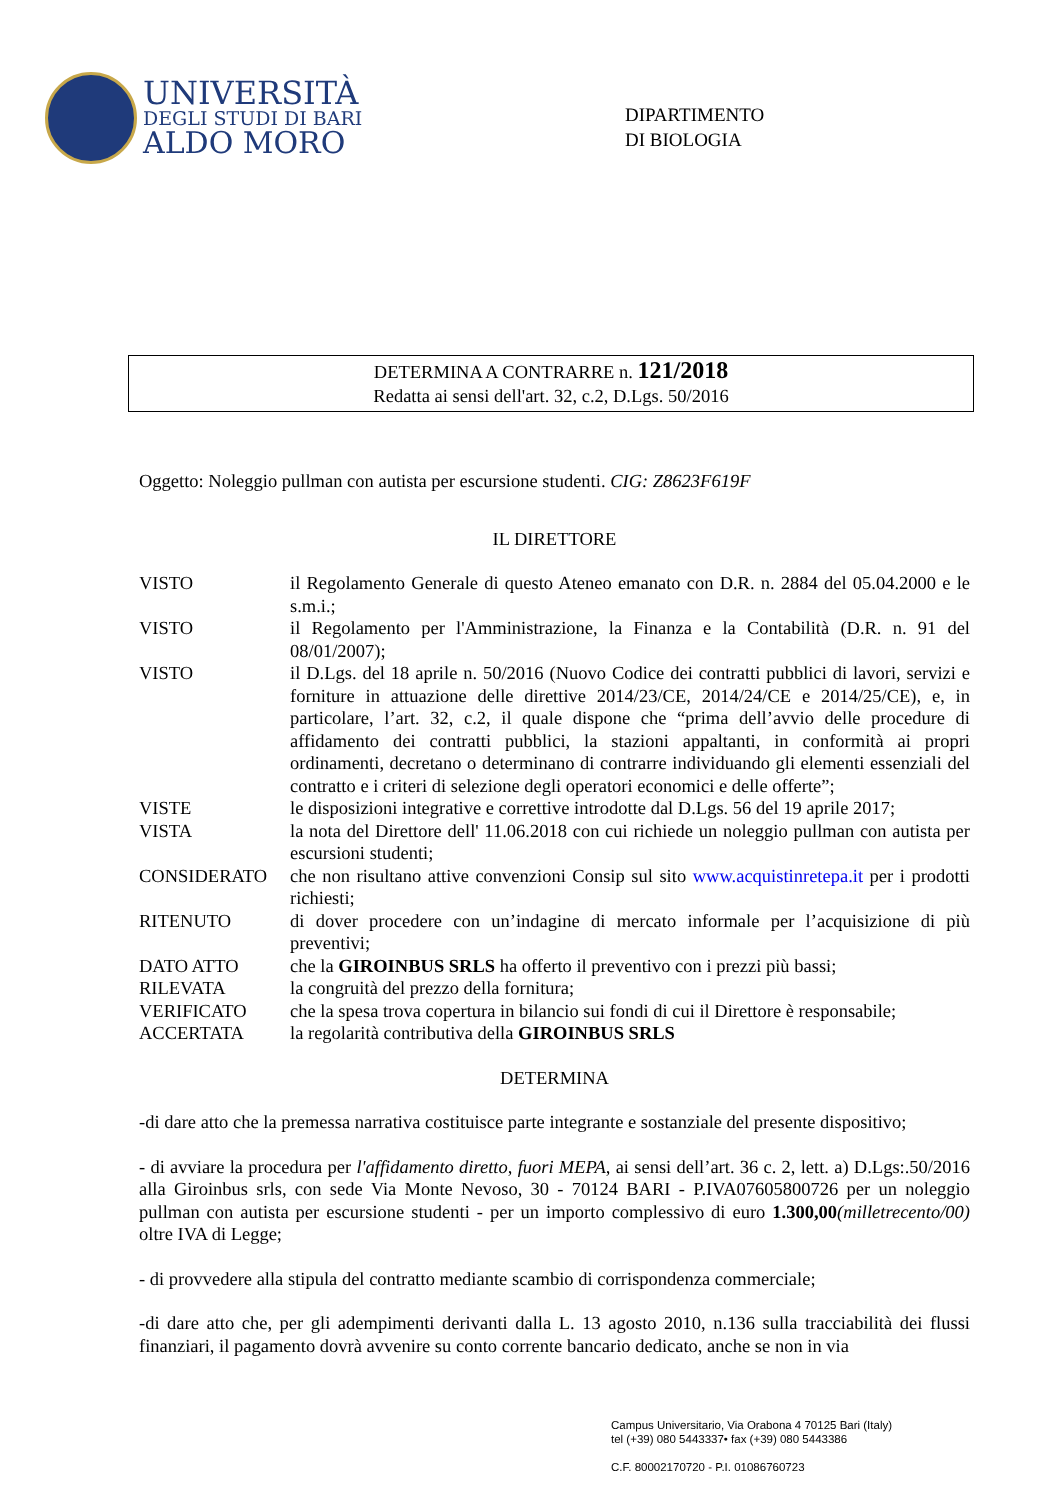UNIVERSITÀ
DEGLI STUDI DI BARI
ALDO MORO
DIPARTIMENTO
DI BIOLOGIA
DETERMINA A CONTRARRE n. 121/2018
Redatta ai sensi dell'art. 32, c.2, D.Lgs. 50/2016
Oggetto: Noleggio pullman con autista per escursione studenti. CIG: Z8623F619F
IL DIRETTORE
VISTO il Regolamento Generale di questo Ateneo emanato con D.R. n. 2884 del 05.04.2000 e le s.m.i.;
VISTO il Regolamento per l'Amministrazione, la Finanza e la Contabilità (D.R. n. 91 del 08/01/2007);
VISTO il D.Lgs. del 18 aprile n. 50/2016 (Nuovo Codice dei contratti pubblici di lavori, servizi e forniture in attuazione delle direttive 2014/23/CE, 2014/24/CE e 2014/25/CE), e, in particolare, l’art. 32, c.2, il quale dispone che “prima dell’avvio delle procedure di affidamento dei contratti pubblici, la stazioni appaltanti, in conformità ai propri ordinamenti, decretano o determinano di contrarre individuando gli elementi essenziali del contratto e i criteri di selezione degli operatori economici e delle offerte”;
VISTE le disposizioni integrative e correttive introdotte dal D.Lgs. 56 del 19 aprile 2017;
VISTA la nota del Direttore dell' 11.06.2018 con cui richiede un noleggio pullman con autista per escursioni studenti;
CONSIDERATO che non risultano attive convenzioni Consip sul sito www.acquistinretepa.it per i prodotti richiesti;
RITENUTO di dover procedere con un’indagine di mercato informale per l’acquisizione di più preventivi;
DATO ATTO che la GIROINBUS SRLS ha offerto il preventivo con i prezzi più bassi;
RILEVATA la congruità del prezzo della fornitura;
VERIFICATO che la spesa trova copertura in bilancio sui fondi di cui il Direttore è responsabile;
ACCERTATA la regolarità contributiva della GIROINBUS SRLS
DETERMINA
-di dare atto che la premessa narrativa costituisce parte integrante e sostanziale del presente dispositivo;
- di avviare la procedura per l'affidamento diretto, fuori MEPA, ai sensi dell’art. 36 c. 2, lett. a) D.Lgs:.50/2016 alla Giroinbus srls, con sede Via Monte Nevoso, 30 - 70124 BARI - P.IVA07605800726 per un noleggio pullman con autista per escursione studenti - per un importo complessivo di euro 1.300,00(milletrecento/00) oltre IVA di Legge;
- di provvedere alla stipula del contratto mediante scambio di corrispondenza commerciale;
-di dare atto che, per gli adempimenti derivanti dalla L. 13 agosto 2010, n.136 sulla tracciabilità dei flussi finanziari, il pagamento dovrà avvenire su conto corrente bancario dedicato, anche se non in via
Campus Universitario, Via Orabona 4 70125 Bari (Italy)
tel (+39) 080 5443337• fax (+39) 080 5443386
C.F. 80002170720 - P.I. 01086760723